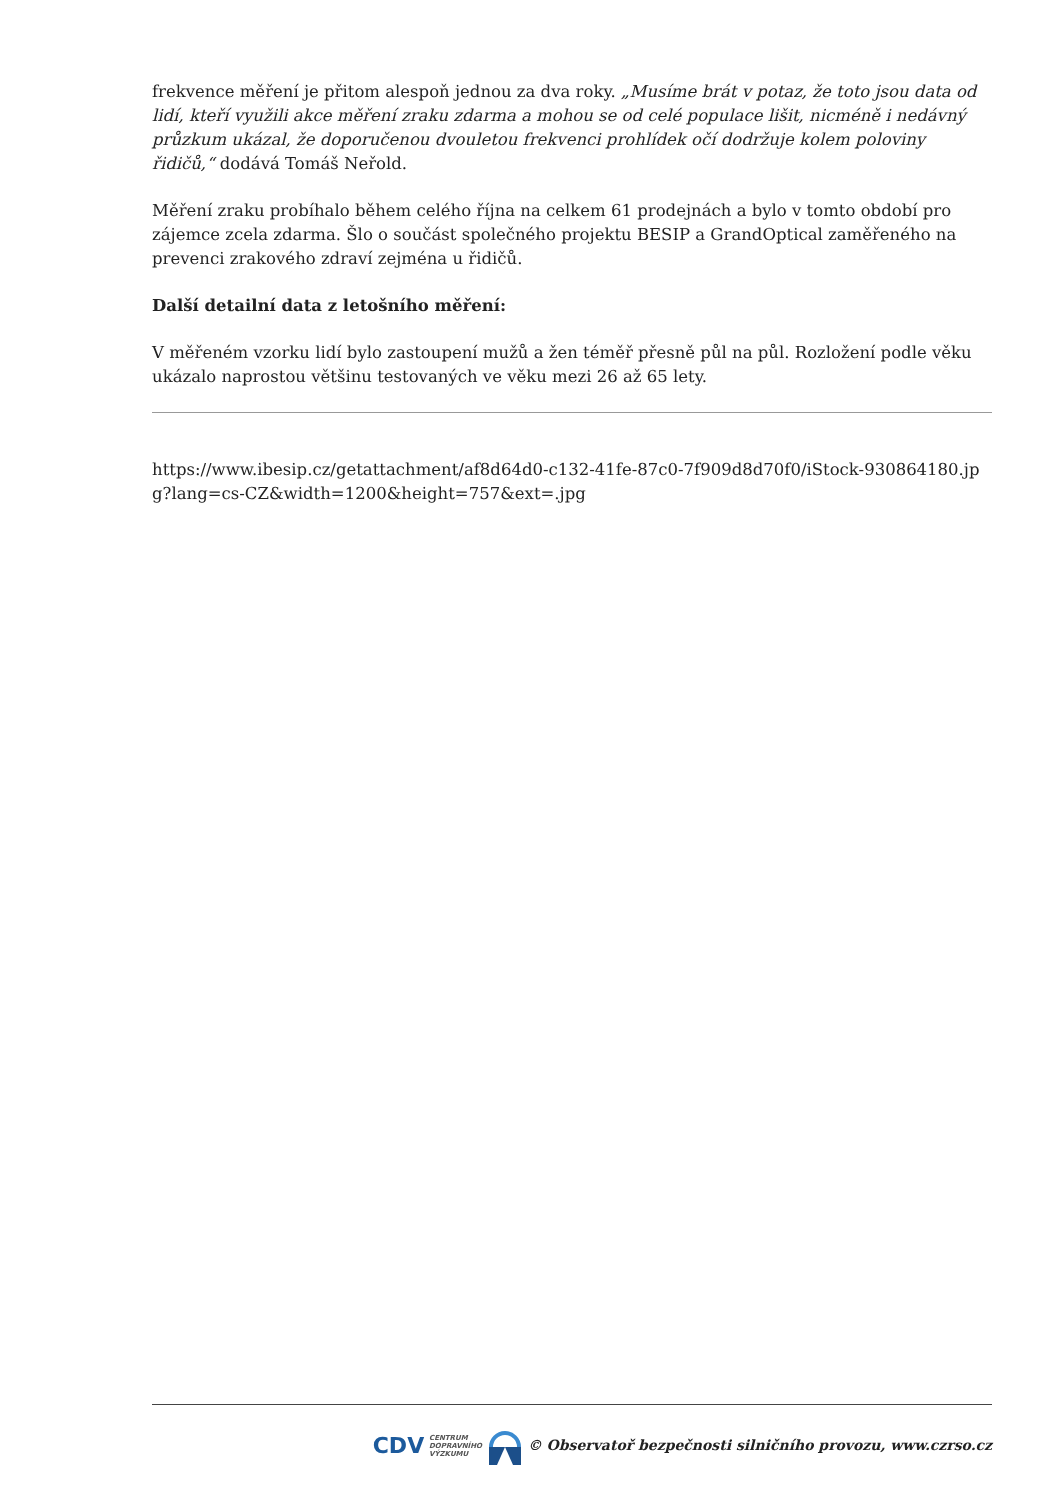frekvence měření je přitom alespoň jednou za dva roky. „Musíme brát v potaz, že toto jsou data od lidí, kteří využili akce měření zraku zdarma a mohou se od celé populace lišit, nicméně i nedávný průzkum ukázal, že doporučenou dvouletou frekvenci prohlídek očí dodržuje kolem poloviny řidičů,“ dodává Tomáš Neřold.
Měření zraku probíhalo během celého října na celkem 61 prodejnách a bylo v tomto období pro zájemce zcela zdarma. Šlo o součást společného projektu BESIP a GrandOptical zaměřeného na prevenci zrakového zdraví zejména u řidičů.
Další detailní data z letošního měření:
V měřeném vzorku lidí bylo zastoupení mužů a žen téměř přesně půl na půl. Rozložení podle věku ukázalo naprostou většinu testovaných ve věku mezi 26 až 65 lety.
https://www.ibesip.cz/getattachment/af8d64d0-c132-41fe-87c0-7f909d8d70f0/iStock-930864180.jpg?lang=cs-CZ&width=1200&height=757&ext=.jpg
CDV CENTRUM
DOPRAVNÍHO
VÝZKUMU © Observatoř bezpečnosti silničního provozu, www.czrso.cz